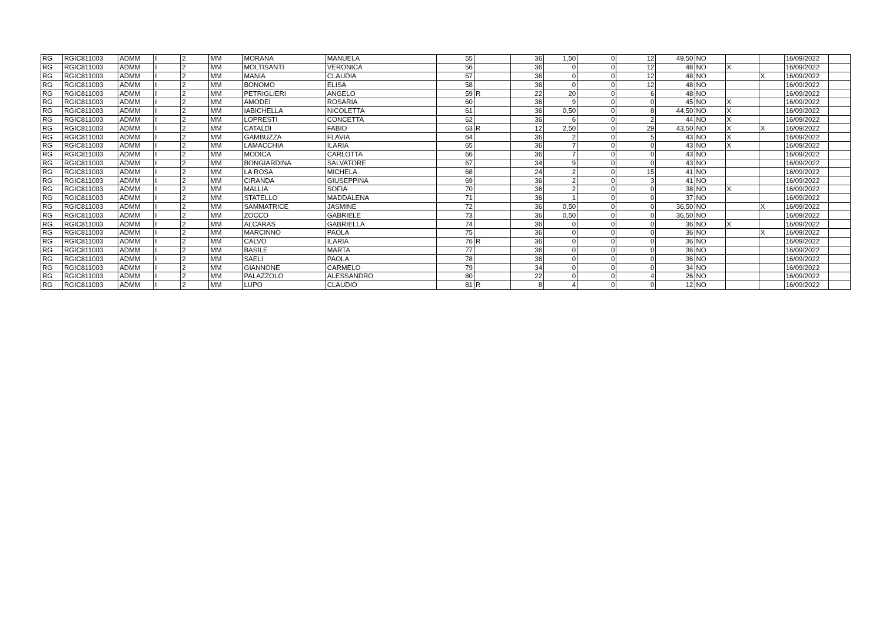| RG | RGIC811003 | ADMM | I | 2 | MM | MORANA | MANUELA | 55 | | 36 | 1,50 | 0 | 12 | 49,50 | NO | | | 16/09/2022 | |
| RG | RGIC811003 | ADMM | I | 2 | MM | MOLTISANTI | VERONICA | 56 | | 36 | 0 | 0 | 12 | 48 | NO | X | | 16/09/2022 | |
| RG | RGIC811003 | ADMM | I | 2 | MM | MANIA | CLAUDIA | 57 | | 36 | 0 | 0 | 12 | 48 | NO | | X | 16/09/2022 | |
| RG | RGIC811003 | ADMM | I | 2 | MM | BONOMO | ELISA | 58 | | 36 | 0 | 0 | 12 | 48 | NO | | | 16/09/2022 | |
| RG | RGIC811003 | ADMM | I | 2 | MM | PETRIGLIERI | ANGELO | 59 | R | 22 | 20 | 0 | 6 | 48 | NO | | | 16/09/2022 | |
| RG | RGIC811003 | ADMM | I | 2 | MM | AMODEI | ROSARIA | 60 | | 36 | 9 | 0 | 0 | 45 | NO | X | | 16/09/2022 | |
| RG | RGIC811003 | ADMM | I | 2 | MM | IABICHELLA | NICOLETTA | 61 | | 36 | 0,50 | 0 | 8 | 44,50 | NO | X | | 16/09/2022 | |
| RG | RGIC811003 | ADMM | I | 2 | MM | LOPRESTI | CONCETTA | 62 | | 36 | 6 | 0 | 2 | 44 | NO | X | | 16/09/2022 | |
| RG | RGIC811003 | ADMM | I | 2 | MM | CATALDI | FABIO | 63 | R | 12 | 2,50 | 0 | 29 | 43,50 | NO | X | X | 16/09/2022 | |
| RG | RGIC811003 | ADMM | I | 2 | MM | GAMBUZZA | FLAVIA | 64 | | 36 | 2 | 0 | 5 | 43 | NO | X | | 16/09/2022 | |
| RG | RGIC811003 | ADMM | I | 2 | MM | LAMACCHIA | ILARIA | 65 | | 36 | 7 | 0 | 0 | 43 | NO | X | | 16/09/2022 | |
| RG | RGIC811003 | ADMM | I | 2 | MM | MODICA | CARLOTTA | 66 | | 36 | 7 | 0 | 0 | 43 | NO | | | 16/09/2022 | |
| RG | RGIC811003 | ADMM | I | 2 | MM | BONGIARDINA | SALVATORE | 67 | | 34 | 9 | 0 | 0 | 43 | NO | | | 16/09/2022 | |
| RG | RGIC811003 | ADMM | I | 2 | MM | LA ROSA | MICHELA | 68 | | 24 | 2 | 0 | 15 | 41 | NO | | | 16/09/2022 | |
| RG | RGIC811003 | ADMM | I | 2 | MM | CIRANDA | GIUSEPPINA | 69 | | 36 | 2 | 0 | 3 | 41 | NO | | | 16/09/2022 | |
| RG | RGIC811003 | ADMM | I | 2 | MM | MALLIA | SOFIA | 70 | | 36 | 2 | 0 | 0 | 38 | NO | X | | 16/09/2022 | |
| RG | RGIC811003 | ADMM | I | 2 | MM | STATELLO | MADDALENA | 71 | | 36 | 1 | 0 | 0 | 37 | NO | | | 16/09/2022 | |
| RG | RGIC811003 | ADMM | I | 2 | MM | SAMMATRICE | JASMINE | 72 | | 36 | 0,50 | 0 | 0 | 36,50 | NO | | X | 16/09/2022 | |
| RG | RGIC811003 | ADMM | I | 2 | MM | ZOCCO | GABRIELE | 73 | | 36 | 0,50 | 0 | 0 | 36,50 | NO | | | 16/09/2022 | |
| RG | RGIC811003 | ADMM | I | 2 | MM | ALCARAS | GABRIELLA | 74 | | 36 | 0 | 0 | 0 | 36 | NO | X | | 16/09/2022 | |
| RG | RGIC811003 | ADMM | I | 2 | MM | MARCINNÒ | PAOLA | 75 | | 36 | 0 | 0 | 0 | 36 | NO | | X | 16/09/2022 | |
| RG | RGIC811003 | ADMM | I | 2 | MM | CALVO | ILARIA | 76 | R | 36 | 0 | 0 | 0 | 36 | NO | | | 16/09/2022 | |
| RG | RGIC811003 | ADMM | I | 2 | MM | BASILE | MARTA | 77 | | 36 | 0 | 0 | 0 | 36 | NO | | | 16/09/2022 | |
| RG | RGIC811003 | ADMM | I | 2 | MM | SAELI | PAOLA | 78 | | 36 | 0 | 0 | 0 | 36 | NO | | | 16/09/2022 | |
| RG | RGIC811003 | ADMM | I | 2 | MM | GIANNONE | CARMELO | 79 | | 34 | 0 | 0 | 0 | 34 | NO | | | 16/09/2022 | |
| RG | RGIC811003 | ADMM | I | 2 | MM | PALAZZOLO | ALESSANDRO | 80 | | 22 | 0 | 0 | 4 | 26 | NO | | | 16/09/2022 | |
| RG | RGIC811003 | ADMM | I | 2 | MM | LUPO | CLAUDIO | 81 | R | 8 | 4 | 0 | 0 | 12 | NO | | | 16/09/2022 | |